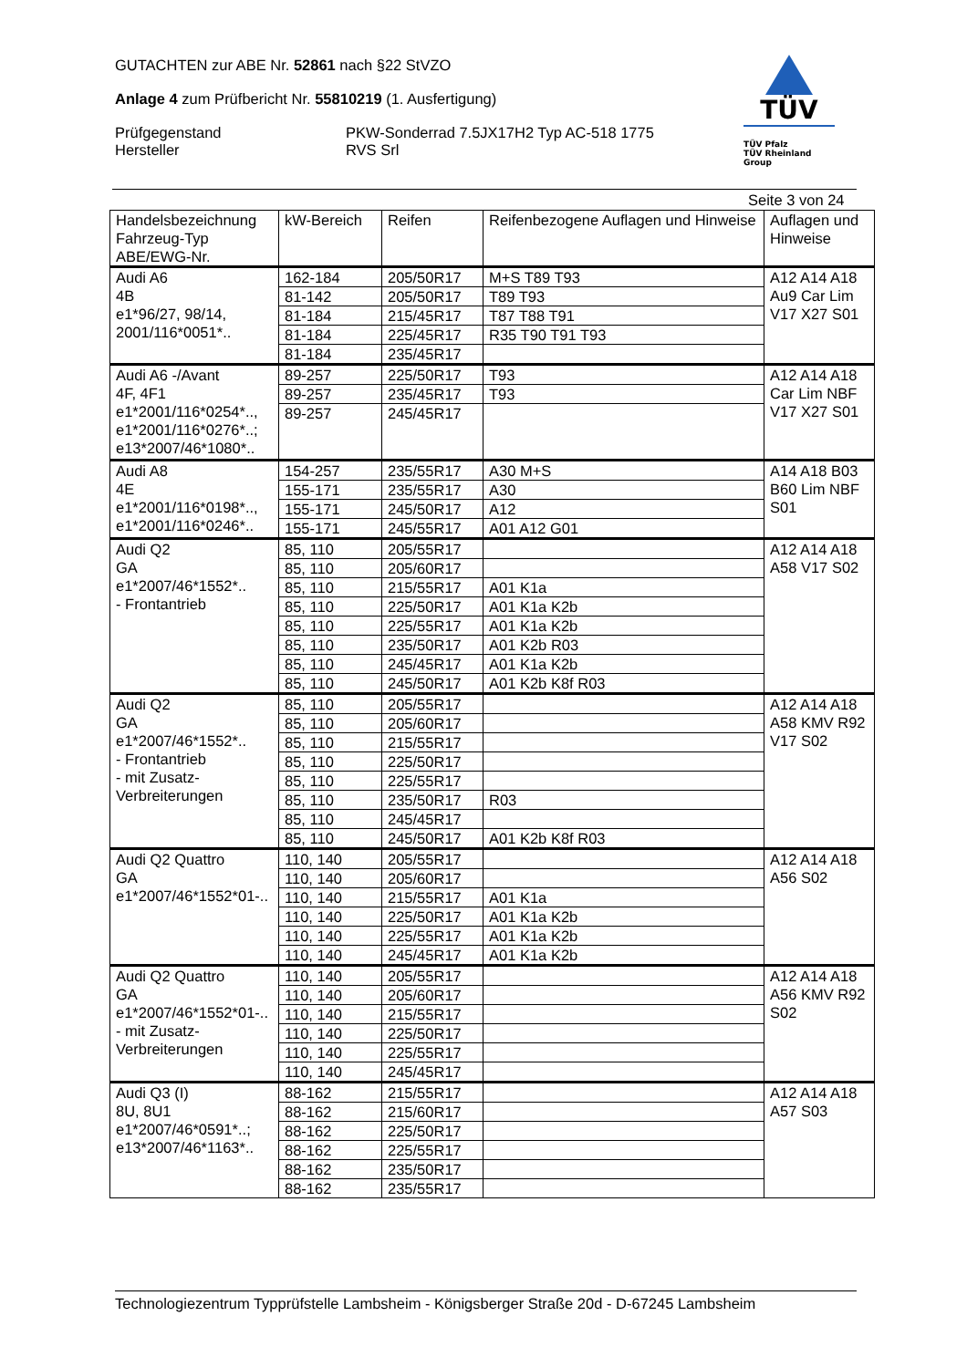GUTACHTEN zur ABE Nr. 52861 nach §22 StVZO
Anlage 4 zum Prüfbericht Nr. 55810219 (1. Ausfertigung)
Prüfgegenstand PKW-Sonderrad 7.5JX17H2 Typ AC-518 1775
Hersteller RVS Srl
TÜV
TÜV Pfalz
TÜV Rheinland Group
Seite 3 von 24
| Handelsbezeichnung Fahrzeug-Typ ABE/EWG-Nr. | kW-Bereich | Reifen | Reifenbezogene Auflagen und Hinweise | Auflagen und Hinweise |
| --- | --- | --- | --- | --- |
| Audi A6 4B e1*96/27, 98/14, 2001/116*0051*.. | 162-184 | 205/50R17 | M+S T89 T93 | A12 A14 A18 Au9 Car Lim V17 X27 S01 |
| | 81-142 | 205/50R17 | T89 T93 | |
| | 81-184 | 215/45R17 | T87 T88 T91 | |
| | 81-184 | 225/45R17 | R35 T90 T91 T93 | |
| | 81-184 | 235/45R17 | | |
| Audi A6 -/Avant 4F, 4F1 e1*2001/116*0254*.., e1*2001/116*0276*..; e13*2007/46*1080*.. | 89-257 | 225/50R17 | T93 | A12 A14 A18 Car Lim NBF V17 X27 S01 |
| | 89-257 | 235/45R17 | T93 | |
| | 89-257 | 245/45R17 | | |
| Audi A8 4E e1*2001/116*0198*.., e1*2001/116*0246*.. | 154-257 | 235/55R17 | A30 M+S | A14 A18 B03 B60 Lim NBF S01 |
| | 155-171 | 235/55R17 | A30 | |
| | 155-171 | 245/50R17 | A12 | |
| | 155-171 | 245/55R17 | A01 A12 G01 | |
| Audi Q2 GA e1*2007/46*1552*.. - Frontantrieb | 85, 110 | 205/55R17 | | A12 A14 A18 A58 V17 S02 |
| | 85, 110 | 205/60R17 | | |
| | 85, 110 | 215/55R17 | A01 K1a | |
| | 85, 110 | 225/50R17 | A01 K1a K2b | |
| | 85, 110 | 225/55R17 | A01 K1a K2b | |
| | 85, 110 | 235/50R17 | A01 K2b R03 | |
| | 85, 110 | 245/45R17 | A01 K1a K2b | |
| | 85, 110 | 245/50R17 | A01 K2b K8f R03 | |
| Audi Q2 GA e1*2007/46*1552*.. - Frontantrieb - mit Zusatz-Verbreiterungen | 85, 110 | 205/55R17 | | A12 A14 A18 A58 KMV R92 V17 S02 |
| | 85, 110 | 205/60R17 | | |
| | 85, 110 | 215/55R17 | | |
| | 85, 110 | 225/50R17 | | |
| | 85, 110 | 225/55R17 | | |
| | 85, 110 | 235/50R17 | R03 | |
| | 85, 110 | 245/45R17 | | |
| | 85, 110 | 245/50R17 | A01 K2b K8f R03 | |
| Audi Q2 Quattro GA e1*2007/46*1552*01-.. | 110, 140 | 205/55R17 | | A12 A14 A18 A56 S02 |
| | 110, 140 | 205/60R17 | | |
| | 110, 140 | 215/55R17 | A01 K1a | |
| | 110, 140 | 225/50R17 | A01 K1a K2b | |
| | 110, 140 | 225/55R17 | A01 K1a K2b | |
| | 110, 140 | 245/45R17 | A01 K1a K2b | |
| Audi Q2 Quattro GA e1*2007/46*1552*01-.. - mit Zusatz-Verbreiterungen | 110, 140 | 205/55R17 | | A12 A14 A18 A56 KMV R92 S02 |
| | 110, 140 | 205/60R17 | | |
| | 110, 140 | 215/55R17 | | |
| | 110, 140 | 225/50R17 | | |
| | 110, 140 | 225/55R17 | | |
| | 110, 140 | 245/45R17 | | |
| Audi Q3 (I) 8U, 8U1 e1*2007/46*0591*..; e13*2007/46*1163*.. | 88-162 | 215/55R17 | | A12 A14 A18 A57 S03 |
| | 88-162 | 215/60R17 | | |
| | 88-162 | 225/50R17 | | |
| | 88-162 | 225/55R17 | | |
| | 88-162 | 235/50R17 | | |
| | 88-162 | 235/55R17 | | |
Technologiezentrum Typprüfstelle Lambsheim - Königsberger Straße 20d - D-67245 Lambsheim